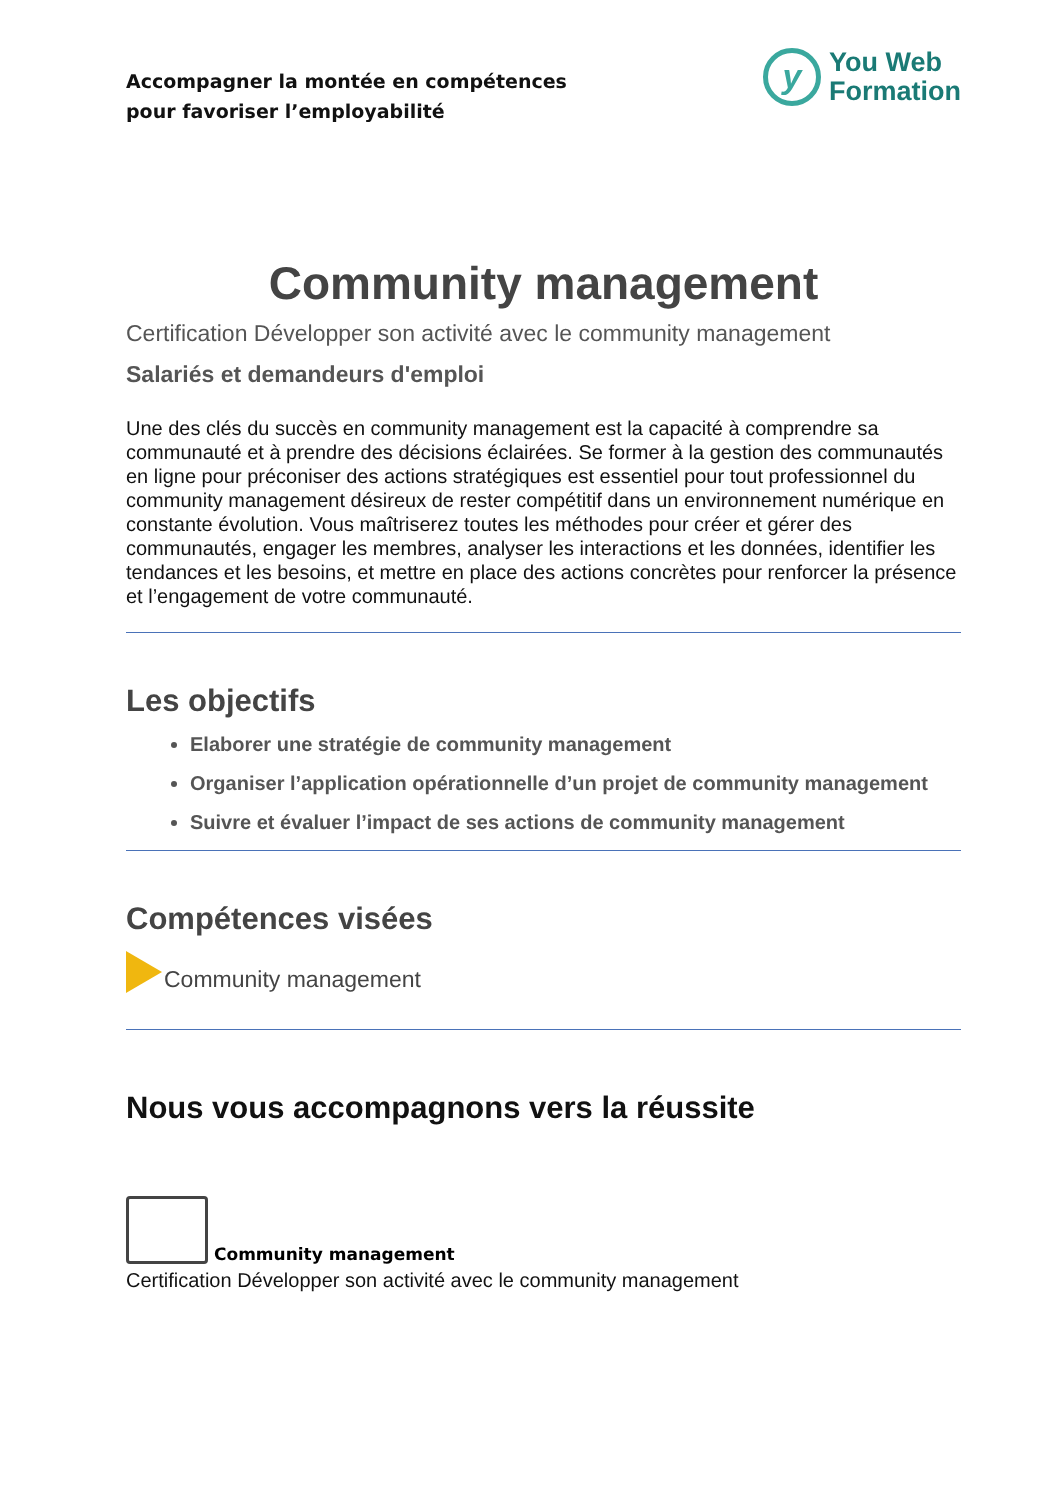Accompagner la montée en compétences
pour favoriser l’employabilité
y
You Web
Formation
Community management
Certification Développer son activité avec le community management
Salariés et demandeurs d'emploi
Une des clés du succès en community management est la capacité à comprendre sa communauté et à prendre des décisions éclairées. Se former à la gestion des communautés en ligne pour préconiser des actions stratégiques est essentiel pour tout professionnel du community management désireux de rester compétitif dans un environnement numérique en constante évolution. Vous maîtriserez toutes les méthodes pour créer et gérer des communautés, engager les membres, analyser les interactions et les données, identifier les tendances et les besoins, et mettre en place des actions concrètes pour renforcer la présence et l’engagement de votre communauté.
Les objectifs
Elaborer une stratégie de community management
Organiser l’application opérationnelle d’un projet de community management
Suivre et évaluer l’impact de ses actions de community management
Compétences visées
Community management
Nous vous accompagnons vers la réussite
Community management
Certification Développer son activité avec le community management